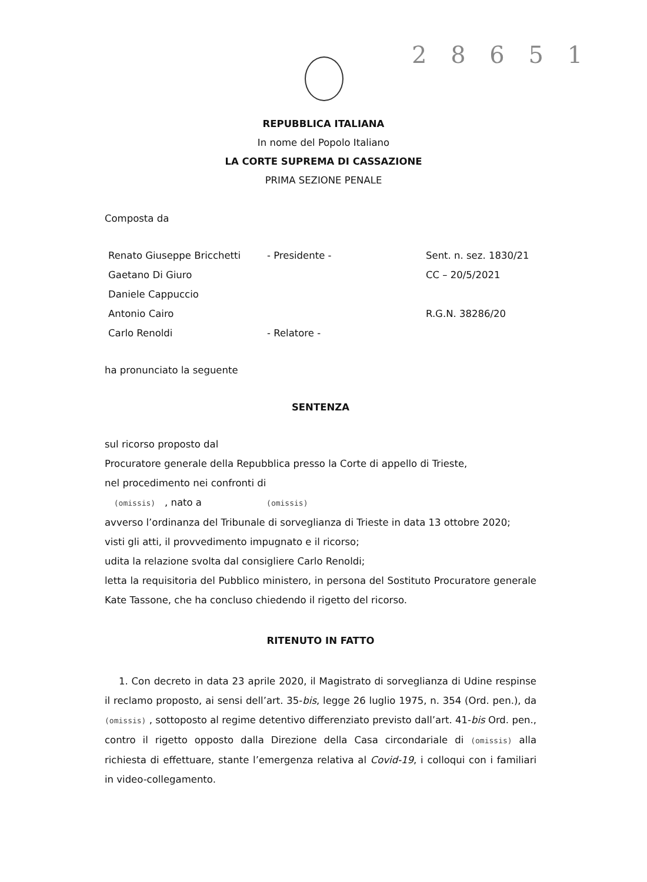2 8 6 5 1
REPUBBLICA ITALIANA
In nome del Popolo Italiano
LA CORTE SUPREMA DI CASSAZIONE
PRIMA SEZIONE PENALE
Composta da
Renato Giuseppe Bricchetti
- Presidente -
Sent. n. sez. 1830/21
Gaetano Di Giuro
CC – 20/5/2021
Daniele Cappuccio
Antonio Cairo
R.G.N. 38286/20
Carlo Renoldi
- Relatore -
ha pronunciato la seguente
SENTENZA
sul ricorso proposto dal
Procuratore generale della Repubblica presso la Corte di appello di Trieste,
nel procedimento nei confronti di
(omissis) , nato a (omissis)
avverso l’ordinanza del Tribunale di sorveglianza di Trieste in data 13 ottobre 2020;
visti gli atti, il provvedimento impugnato e il ricorso;
udita la relazione svolta dal consigliere Carlo Renoldi;
letta la requisitoria del Pubblico ministero, in persona del Sostituto Procuratore generale Kate Tassone, che ha concluso chiedendo il rigetto del ricorso.
RITENUTO IN FATTO
1. Con decreto in data 23 aprile 2020, il Magistrato di sorveglianza di Udine respinse il reclamo proposto, ai sensi dell’art. 35-bis, legge 26 luglio 1975, n. 354 (Ord. pen.), da (omissis) , sottoposto al regime detentivo differenziato previsto dall’art. 41-bis Ord. pen., contro il rigetto opposto dalla Direzione della Casa circondariale di (omissis) alla richiesta di effettuare, stante l’emergenza relativa al Covid-19, i colloqui con i familiari in video-collegamento.